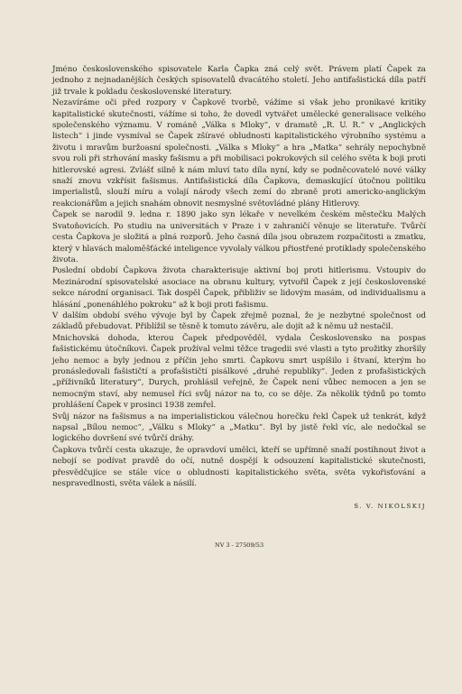Jméno československého spisovatele Karla Čapka zná celý svět. Právem platí Čapek za jednoho z nejnadanějších českých spisovatelů dvacátého století. Jeho antifašistická díla patří již trvale k pokladu československé literatury.
Nezavíráme oči před rozpory v Čapkově tvorbě, vážíme si však jeho pronikavé kritiky kapitalistické skutečnosti, vážíme si toho, že dovedl vytvářet umělecké generalisace velkého společenského významu. V románě „Válka s Mloky“, v dramatě „R. U. R.“ v „Anglických listech“ i jinde vysmíval se Čapek zšíravé obludnosti kapitalistického výrobního systému a životu i mravům buržoasní společnosti. „Válka s Mloky“ a hra „Matka“ sehrály nepochybně svou roli při strhování masky fašismu a při mobilisaci pokrokových sil celého světa k boji proti hitlerovské agresi. Zvlášť silně k nám mluví tato díla nyní, kdy se podněcovatelé nové války snaží znovu vzkřísit fašismus. Antifašistická díla Čapkova, demaskující útočnou politiku imperialistů, slouží míru a volají národy všech zemí do zbraně proti americko-anglickým reakcionářům a jejich snahám obnovit nesmyslné světovládné plány Hitlerovy.
Čapek se narodil 9. ledna r. 1890 jako syn lékaře v nevelkém českém městečku Malých Svatoňovicích. Po studiu na universitách v Praze i v zahraničí věnuje se literatuře. Tvůrčí cesta Čapkova je složitá a plná rozporů. Jeho časná díla jsou obrazem rozpačitosti a zmatku, který v hlavách maloměšťácké inteligence vyvolaly válkou přiostřené protiklady společenského života.
Poslední období Čapkova života charakterisuje aktivní boj proti hitlerismu. Vstoupiv do Mezinárodní spisovatelské asociace na obranu kultury, vytvořil Čapek z její československé sekce národní organisaci. Tak dospěl Čapek, přibliživ se lidovým masám, od individualismu a hlásání „ponenáhlého pokroku“ až k boji proti fašismu.
V dalším období svého vývoje byl by Čapek zřejmě poznal, že je nezbytné společnost od základů přebudovat. Přiblížil se těsně k tomuto závěru, ale dojít až k němu už nestačil.
Mnichovská dohoda, kterou Čapek předpověděl, vydala Československo na pospas fašistickému útočníkovi. Čapek prožíval velmi těžce tragedii své vlasti a tyto prožitky zhoršily jeho nemoc a byly jednou z příčin jeho smrti. Čapkovu smrt uspíšilo i štvaní, kterým ho pronásledovali fašističtí a profašističtí pisálkové „druhé republiky“. Jeden z profašistických „příživníků literatury“, Durych, prohlásil veřejně, že Čapek není vůbec nemocen a jen se nemocným staví, aby nemusel říci svůj názor na to, co se děje. Za několik týdnů po tomto prohlášení Čapek v prosinci 1938 zemřel.
Svůj názor na fašismus a na imperialistickou válečnou horečku řekl Čapek už tenkrát, když napsal „Bílou nemoc“, „Válku s Mloky“ a „Matku“. Byl by jistě řekl víc, ale nedočkal se logického dovršení své tvůrčí dráhy.
Čapkova tvůrčí cesta ukazuje, že opravdoví umělci, kteří se upřímně snaží postihnout život a nebojí se podívat pravdě do očí, nutně dospějí k odsouzení kapitalistické skutečnosti, přesvědčujíce se stále více o obludnosti kapitalistického světa, světa vykořisťování a nespravedlnosti, světa válek a násilí.
S. V. NIKOLSKIJ
NV 3 - 27509/53